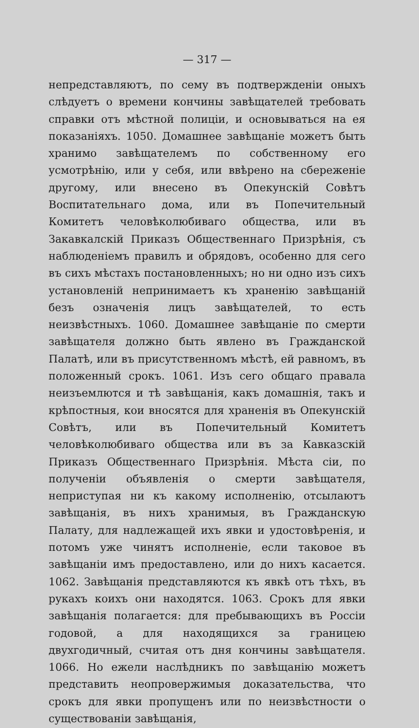— 317 —
непредставляютъ, по сему въ подтвержденіи оныхъ слѣдуетъ о времени кончины завѣщателей требовать справки отъ мѣстной полиціи, и основываться на ея показаніяхъ. 1050. Домашнее завѣщаніе можетъ быть хранимо завѣщателемъ по собственному его усмотрѣнію, или у себя, или ввѣрено на сбереженіе другому, или внесено въ Опекунскій Совѣтъ Воспитательнаго дома, или въ Попечительный Комитетъ человѣколюбиваго общества, или въ Закавкалскій Приказъ Общественнаго Призрѣнія, съ наблюденіемъ правилъ и обрядовъ, особенно для сего въ сихъ мѣстахъ постановленныхъ; но ни одно изъ сихъ установленій непринимаетъ къ храненію завѣщаній безъ означенія лицъ завѣщателей, то есть неизвѣстныхъ. 1060. Домашнее завѣщаніе по смерти завѣщателя должно быть явлено въ Гражданской Палатѣ, или въ присутственномъ мѣстѣ, ей равномъ, въ положенный срокъ. 1061. Изъ сего общаго правала неизъемлются и тѣ завѣщанія, какъ домашнія, такъ и крѣпостныя, кои вносятся для храненія въ Опекунскій Совѣтъ, или въ Попечительный Комитетъ человѣколюбиваго общества или въ за Кавказскій Приказъ Общественнаго Призрѣнія. Мѣста сіи, по полученіи объявленія о смерти завѣщателя, неприступая ни къ какому исполненію, отсылаютъ завѣщанія, въ нихъ хранимыя, въ Гражданскую Палату, для надлежащей ихъ явки и удостовѣренія, и потомъ уже чинятъ исполненіе, если таковое въ завѣщаніи имъ предоставлено, или до нихъ касается. 1062. Завѣщанія представляются къ явкѣ отъ тѣхъ, въ рукахъ коихъ они находятся. 1063. Срокъ для явки завѣщанія полагается: для пребывающихъ въ Россіи годовой, а для находящихся за границею двухгодичный, считая отъ дня кончины завѣщателя. 1066. Но ежели наслѣдникъ по завѣщанію можетъ представить неопровержимыя доказательства, что срокъ для явки пропущенъ или по неизвѣстности о существованіи завѣщанія,